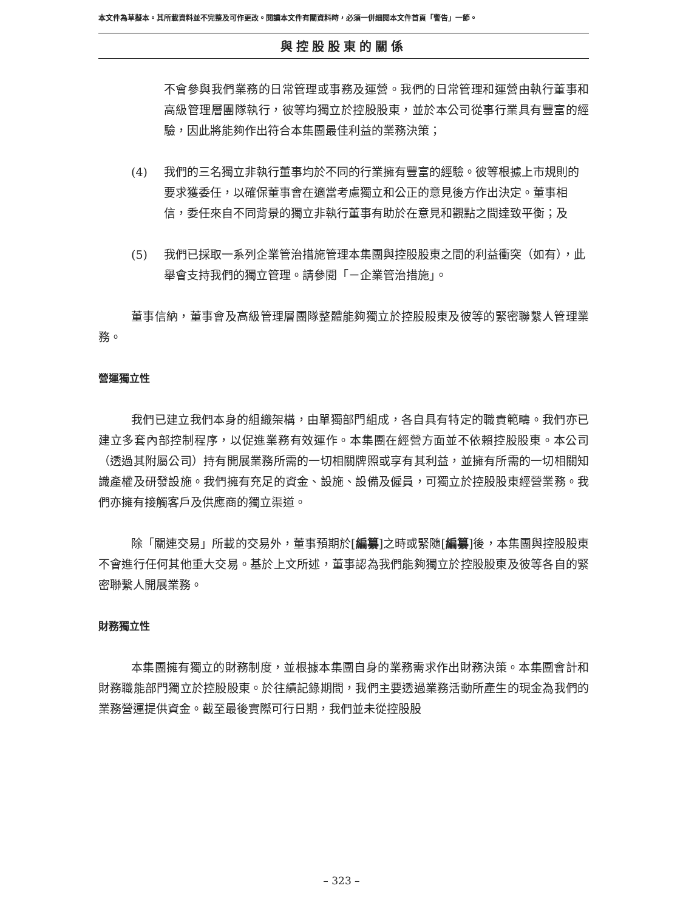本文件為草擬本。其所載資料並不完整及可作更改。閱讀本文件有關資料時，必須一併細閱本文件首頁「警告」一節。
與控股股東的關係
不會參與我們業務的日常管理或事務及運營。我們的日常管理和運營由執行董事和高級管理層團隊執行，彼等均獨立於控股股東，並於本公司從事行業具有豐富的經驗，因此將能夠作出符合本集團最佳利益的業務決策；
(4) 我們的三名獨立非執行董事均於不同的行業擁有豐富的經驗。彼等根據上市規則的要求獲委任，以確保董事會在適當考慮獨立和公正的意見後方作出決定。董事相信，委任來自不同背景的獨立非執行董事有助於在意見和觀點之間達致平衡；及
(5) 我們已採取一系列企業管治措施管理本集團與控股股東之間的利益衝突（如有），此舉會支持我們的獨立管理。請參閱「－企業管治措施」。
董事信納，董事會及高級管理層團隊整體能夠獨立於控股股東及彼等的緊密聯繫人管理業務。
營運獨立性
我們已建立我們本身的組織架構，由單獨部門組成，各自具有特定的職責範疇。我們亦已建立多套內部控制程序，以促進業務有效運作。本集團在經營方面並不依賴控股股東。本公司（透過其附屬公司）持有開展業務所需的一切相關牌照或享有其利益，並擁有所需的一切相關知識產權及研發設施。我們擁有充足的資金、設施、設備及僱員，可獨立於控股股東經營業務。我們亦擁有接觸客戶及供應商的獨立渠道。
除「關連交易」所載的交易外，董事預期於[編纂]之時或緊隨[編纂]後，本集團與控股股東不會進行任何其他重大交易。基於上文所述，董事認為我們能夠獨立於控股股東及彼等各自的緊密聯繫人開展業務。
財務獨立性
本集團擁有獨立的財務制度，並根據本集團自身的業務需求作出財務決策。本集團會計和財務職能部門獨立於控股股東。於往績記錄期間，我們主要透過業務活動所產生的現金為我們的業務營運提供資金。截至最後實際可行日期，我們並未從控股股
– 323 –